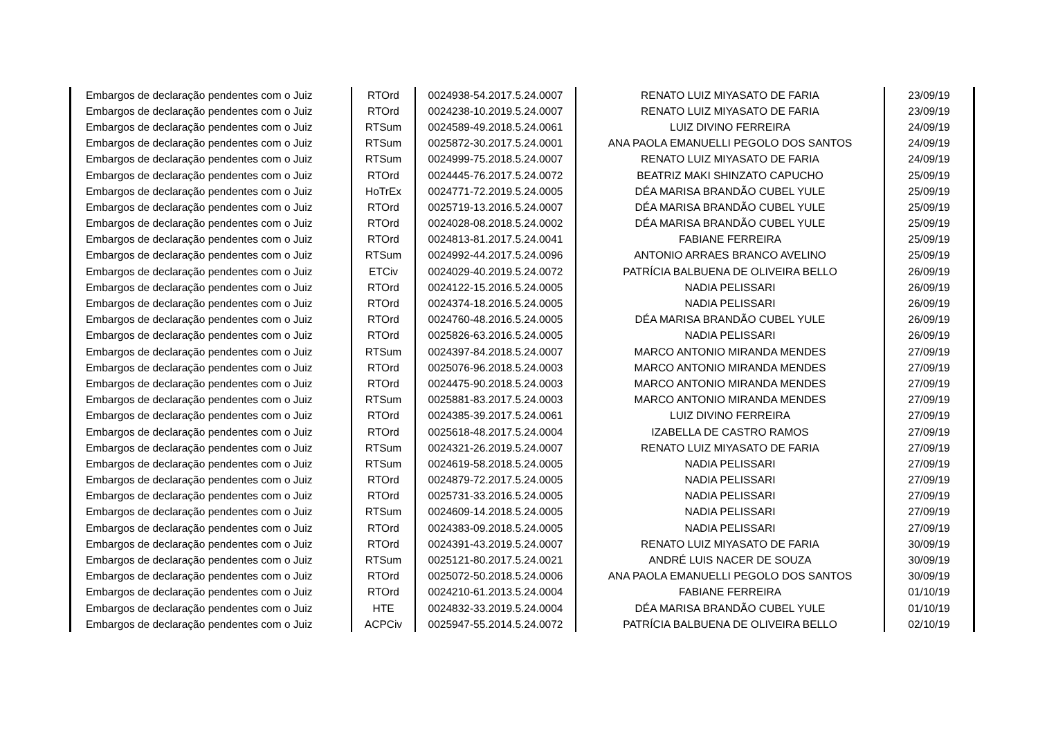| Embargos de declaração pendentes com o Juiz | RTOrd | 0024938-54.2017.5.24.0007 | RENATO LUIZ MIYASATO DE FARIA | 23/09/19 |
| Embargos de declaração pendentes com o Juiz | RTOrd | 0024238-10.2019.5.24.0007 | RENATO LUIZ MIYASATO DE FARIA | 23/09/19 |
| Embargos de declaração pendentes com o Juiz | RTSum | 0024589-49.2018.5.24.0061 | LUIZ DIVINO FERREIRA | 24/09/19 |
| Embargos de declaração pendentes com o Juiz | RTSum | 0025872-30.2017.5.24.0001 | ANA PAOLA EMANUELLI PEGOLO DOS SANTOS | 24/09/19 |
| Embargos de declaração pendentes com o Juiz | RTSum | 0024999-75.2018.5.24.0007 | RENATO LUIZ MIYASATO DE FARIA | 24/09/19 |
| Embargos de declaração pendentes com o Juiz | RTOrd | 0024445-76.2017.5.24.0072 | BEATRIZ MAKI SHINZATO CAPUCHO | 25/09/19 |
| Embargos de declaração pendentes com o Juiz | HoTrEx | 0024771-72.2019.5.24.0005 | DÉA MARISA BRANDÃO CUBEL YULE | 25/09/19 |
| Embargos de declaração pendentes com o Juiz | RTOrd | 0025719-13.2016.5.24.0007 | DÉA MARISA BRANDÃO CUBEL YULE | 25/09/19 |
| Embargos de declaração pendentes com o Juiz | RTOrd | 0024028-08.2018.5.24.0002 | DÉA MARISA BRANDÃO CUBEL YULE | 25/09/19 |
| Embargos de declaração pendentes com o Juiz | RTOrd | 0024813-81.2017.5.24.0041 | FABIANE FERREIRA | 25/09/19 |
| Embargos de declaração pendentes com o Juiz | RTSum | 0024992-44.2017.5.24.0096 | ANTONIO ARRAES BRANCO AVELINO | 25/09/19 |
| Embargos de declaração pendentes com o Juiz | ETCiv | 0024029-40.2019.5.24.0072 | PATRÍCIA BALBUENA DE OLIVEIRA BELLO | 26/09/19 |
| Embargos de declaração pendentes com o Juiz | RTOrd | 0024122-15.2016.5.24.0005 | NADIA PELISSARI | 26/09/19 |
| Embargos de declaração pendentes com o Juiz | RTOrd | 0024374-18.2016.5.24.0005 | NADIA PELISSARI | 26/09/19 |
| Embargos de declaração pendentes com o Juiz | RTOrd | 0024760-48.2016.5.24.0005 | DÉA MARISA BRANDÃO CUBEL YULE | 26/09/19 |
| Embargos de declaração pendentes com o Juiz | RTOrd | 0025826-63.2016.5.24.0005 | NADIA PELISSARI | 26/09/19 |
| Embargos de declaração pendentes com o Juiz | RTSum | 0024397-84.2018.5.24.0007 | MARCO ANTONIO MIRANDA MENDES | 27/09/19 |
| Embargos de declaração pendentes com o Juiz | RTOrd | 0025076-96.2018.5.24.0003 | MARCO ANTONIO MIRANDA MENDES | 27/09/19 |
| Embargos de declaração pendentes com o Juiz | RTOrd | 0024475-90.2018.5.24.0003 | MARCO ANTONIO MIRANDA MENDES | 27/09/19 |
| Embargos de declaração pendentes com o Juiz | RTSum | 0025881-83.2017.5.24.0003 | MARCO ANTONIO MIRANDA MENDES | 27/09/19 |
| Embargos de declaração pendentes com o Juiz | RTOrd | 0024385-39.2017.5.24.0061 | LUIZ DIVINO FERREIRA | 27/09/19 |
| Embargos de declaração pendentes com o Juiz | RTOrd | 0025618-48.2017.5.24.0004 | IZABELLA DE CASTRO RAMOS | 27/09/19 |
| Embargos de declaração pendentes com o Juiz | RTSum | 0024321-26.2019.5.24.0007 | RENATO LUIZ MIYASATO DE FARIA | 27/09/19 |
| Embargos de declaração pendentes com o Juiz | RTSum | 0024619-58.2018.5.24.0005 | NADIA PELISSARI | 27/09/19 |
| Embargos de declaração pendentes com o Juiz | RTOrd | 0024879-72.2017.5.24.0005 | NADIA PELISSARI | 27/09/19 |
| Embargos de declaração pendentes com o Juiz | RTOrd | 0025731-33.2016.5.24.0005 | NADIA PELISSARI | 27/09/19 |
| Embargos de declaração pendentes com o Juiz | RTSum | 0024609-14.2018.5.24.0005 | NADIA PELISSARI | 27/09/19 |
| Embargos de declaração pendentes com o Juiz | RTOrd | 0024383-09.2018.5.24.0005 | NADIA PELISSARI | 27/09/19 |
| Embargos de declaração pendentes com o Juiz | RTOrd | 0024391-43.2019.5.24.0007 | RENATO LUIZ MIYASATO DE FARIA | 30/09/19 |
| Embargos de declaração pendentes com o Juiz | RTSum | 0025121-80.2017.5.24.0021 | ANDRÉ LUIS NACER DE SOUZA | 30/09/19 |
| Embargos de declaração pendentes com o Juiz | RTOrd | 0025072-50.2018.5.24.0006 | ANA PAOLA EMANUELLI PEGOLO DOS SANTOS | 30/09/19 |
| Embargos de declaração pendentes com o Juiz | RTOrd | 0024210-61.2013.5.24.0004 | FABIANE FERREIRA | 01/10/19 |
| Embargos de declaração pendentes com o Juiz | HTE | 0024832-33.2019.5.24.0004 | DÉA MARISA BRANDÃO CUBEL YULE | 01/10/19 |
| Embargos de declaração pendentes com o Juiz | ACPCiv | 0025947-55.2014.5.24.0072 | PATRÍCIA BALBUENA DE OLIVEIRA BELLO | 02/10/19 |